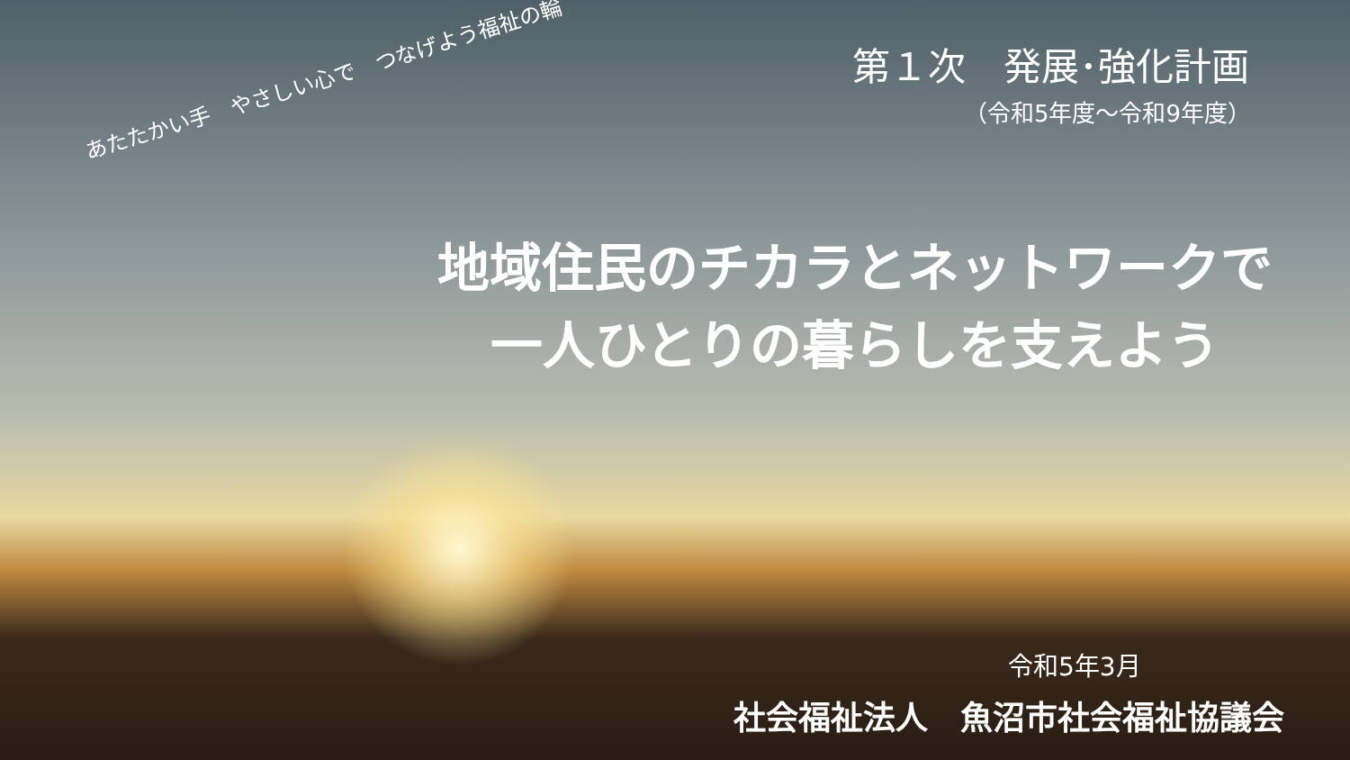第１次　発展･強化計画
（令和5年度～令和9年度）
あたたかい手　やさしい心で　つなげよう福祉の輪
地域住民のチカラとネットワークで
一人ひとりの暮らしを支えよう
令和5年3月
社会福祉法人　魚沼市社会福祉協議会